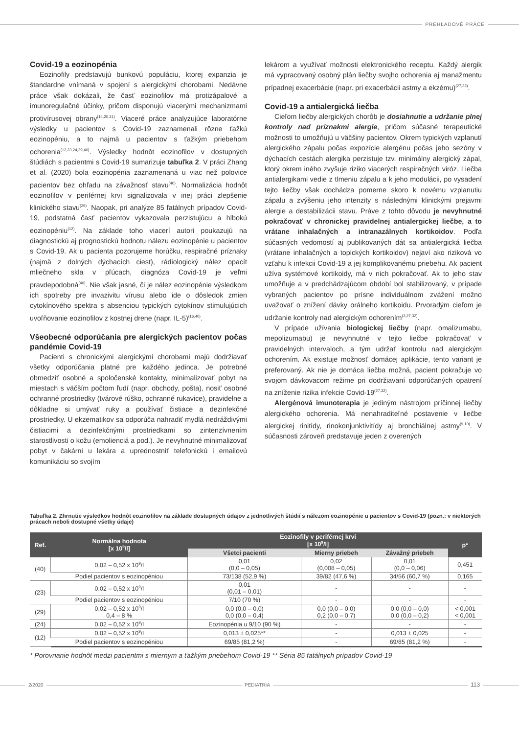PREHĽADOVÉ PRÁCE
Covid-19 a eozinopénia
Eozinofily predstavujú bunkovú populáciu, ktorej expanzia je štandardne vnímaná v spojení s alergickými chorobami. Nedávne práce však dokázali, že časť eozinofilov má protizápalové a imunoregulačné účinky, pričom disponujú viacerými mechanizmami protivírusovej obrany<sup>(14,20,31)</sup>. Viaceré práce analyzujúce laboratórne výsledky u pacientov s Covid-19 zaznamenali rôzne ťažkú eozinopéniu, a to najmä u pacientov s ťažkým priebehom ochorenia<sup>(12,23,24,29,40)</sup>. Výsledky hodnôt eozinofilov v dostupných štúdiách s pacientmi s Covid-19 sumarizuje tabuľka 2. V práci Zhang et al. (2020) bola eozinopénia zaznamenaná u viac než polovice pacientov bez ohľadu na závažnosť stavu<sup>(40)</sup>. Normalizácia hodnôt eozinofilov v periférnej krvi signalizovala v inej práci zlepšenie klinického stavu<sup>(29)</sup>. Naopak, pri analýze 85 fatálnych prípadov Covid-19, podstatná časť pacientov vykazovala perzistujúcu a hlbokú eozinopéniu<sup>(12)</sup>. Na základe toho viacerí autori poukazujú na diagnostickú aj prognostickú hodnotu nálezu eozinopénie u pacientov s Covid-19. Ak u pacienta pozorujeme horúčku, respiračné príznaky (najmä z dolných dýchacích ciest), rádiologický nález opacít mliečneho skla v pľúcach, diagnóza Covid-19 je veľmi pravdepodobná<sup>(40)</sup>. Nie však jasné, či je nález eozinopénie výsledkom ich spotreby pre invazivitu vírusu alebo ide o dôsledok zmien cytokínového spektra s absenciou typických cytokínov stimulujúcich uvoľňovanie eozinofilov z kostnej drene (napr. IL-5)<sup>(16,40)</sup>.
Všeobecné odporúčania pre alergických pacientov počas pandémie Covid-19
Pacienti s chronickými alergickými chorobami majú dodržiavať všetky odporúčania platné pre každého jedinca. Je potrebné obmedziť osobné a spoločenské kontakty, minimalizovať pobyt na miestach s väčším počtom ľudí (napr. obchody, pošta), nosiť osobné ochranné prostriedky (tvárové rúško, ochranné rukavice), pravidelne a dôkladne si umývať ruky a používať čistiace a dezinfekčné prostriedky. U ekzematikov sa odporúča nahradiť mydlá nedráždivými čistiacimi a dezinfekčnými prostriedkami so zintenzívnením starostlivosti o kožu (emolienciá a pod.). Je nevyhnutné minimalizovať pobyt v čakárni u lekára a uprednostniť telefonickú i emailovú komunikáciu so svojím
lekárom a využívať možnosti elektronického receptu. Každý alergik má vypracovaný osobný plán liečby svojho ochorenia aj manažmentu prípadnej exacerbácie (napr. pri exacerbácii astmy a ekzému)<sup>(27,32)</sup>.
Covid-19 a antialergická liečba
Cieľom liečby alergických chorôb je dosiahnutie a udržanie plnej kontroly nad príznakmi alergie, pričom súčasné terapeutické možnosti to umožňujú u väčšiny pacientov. Okrem typických vzplanutí alergického zápalu počas expozície alergénu počas jeho sezóny v dýchacích cestách alergika perzistuje tzv. minimálny alergický zápal, ktorý okrem iného zvyšuje riziko viacerých respiračných viróz. Liečba antialergikami vedie z tlmeniu zápalu a k jeho modulácii, po vysadení tejto liečby však dochádza pomerne skoro k novému vzplanutiu zápalu a zvýšeniu jeho intenzity s následnými klinickými prejavmi alergie a destabilizácii stavu. Práve z tohto dôvodu je nevyhnutné pokračovať v chronickej pravidelnej antialergickej liečbe, a to vrátane inhalačných a intranazálnych kortikoidov. Podľa súčasných vedomostí aj publikovaných dát sa antialergická liečba (vrátane inhalačných a topických kortikoidov) nejaví ako riziková vo vzťahu k infekcii Covid-19 a jej komplikovanému priebehu. Ak pacient užíva systémové kortikoidy, má v nich pokračovať. Ak to jeho stav umožňuje a v predchádzajúcom období bol stabilizovaný, v prípade vybraných pacientov po prísne individuálnom zvážení možno uvažovať o znížení dávky orálneho kortikoidu. Prvoradým cieľom je udržanie kontroly nad alergickým ochorením<sup>(3,27,32)</sup>.
V prípade užívania biologickej liečby (napr. omalizumabu, mepolizumabu) je nevyhnutné v tejto liečbe pokračovať v pravidelných intervaloch, a tým udržať kontrolu nad alergickým ochorením. Ak existuje možnosť domácej aplikácie, tento variant je preferovaný. Ak nie je domáca liečba možná, pacient pokračuje vo svojom dávkovacom režime pri dodržiavaní odporúčaných opatrení na zníženie rizika infekcie Covid-19<sup>(27,32)</sup>.
Alergénová imunoterapia je jediným nástrojom príčinnej liečby alergického ochorenia. Má nenahraditeľné postavenie v liečbe alergickej rinitídy, rinokonjunktivitídy aj bronchiálnej astmy<sup>(9,10)</sup>. V súčasnosti zároveň predstavuje jeden z overených
Tabuľka 2. Zhrnutie výsledkov hodnôt eozinofilov na základe dostupných údajov z jednotlivých štúdií s nálezom eozinopénie u pacientov s Covid-19 (pozn.: v niektorých prácach neboli dostupné všetky údaje)
| Ref. | Normálna hodnota [x 10<sup>9</sup>/l] | Eozinofily v periférnej krvi [x 10<sup>9</sup>/l] | | | p* |
| --- | --- | --- | --- | --- | --- |
| | | Všetci pacienti | Mierny priebeh | Závažný priebeh | |
| (40) | 0,02 – 0,52 x 10<sup>9</sup>/l | 0,01 (0,0 – 0,05) | 0,02 (0,008 – 0,05) | 0,01 (0,0 – 0,06) | 0,451 |
| | Podiel pacientov s eozinopéniou | 73/138 (52,9 %) | 39/82 (47,6 %) | 34/56 (60,7 %) | 0,165 |
| (23) | 0,02 – 0,52 x 10<sup>9</sup>/l | 0,01 (0,01 – 0,01) | - | - | - |
| | Podiel pacientov s eozinopéniou | 7/10 (70 %) | - | - | - |
| (29) | 0,02 – 0,52 x 10<sup>9</sup>/l 0,4 – 8 % | 0,0 (0,0 – 0,0) 0,0 (0,0 – 0,4) | 0,0 (0,0 – 0,0) 0,2 (0,0 – 0,7) | 0,0 (0,0 – 0,0) 0,0 (0,0 – 0,2) | < 0,001 < 0,001 |
| (24) | 0,02 – 0,52 x 10<sup>9</sup>/l | Eozinopénia u 9/10 (90 %) | - | - | - |
| (12) | 0,02 – 0,52 x 10<sup>9</sup>/l | 0,013 ± 0,025** | - | 0,013 ± 0,025 | - |
| | Podiel pacientov s eozinopéniou | 69/85 (81,2 %) | - | 69/85 (81,2 %) | - |
* Porovnanie hodnôt medzi pacientmi s miernym a ťažkým priebehom Covid-19 ** Séria 85 fatálnych prípadov Covid-19
2/2020 PEDIATRIA 113